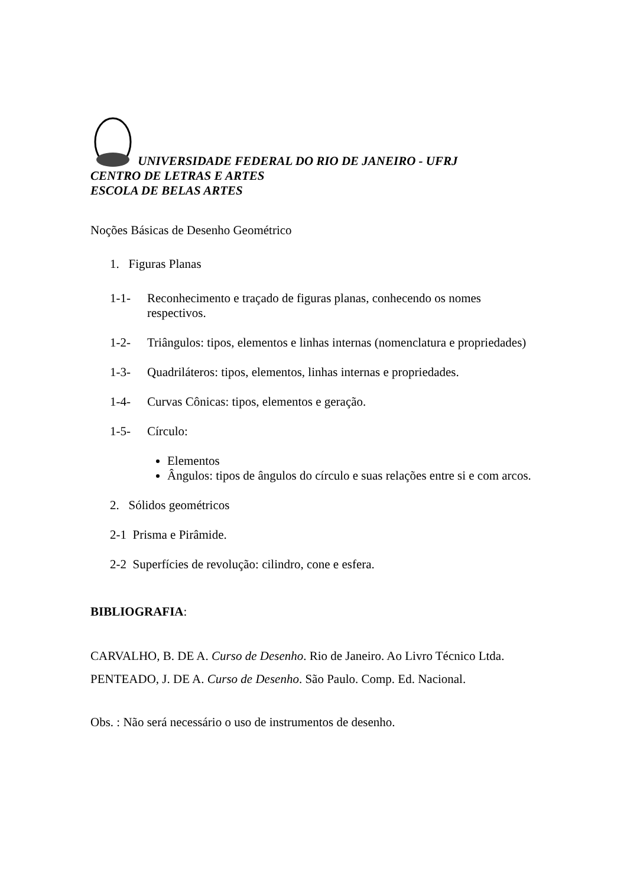UNIVERSIDADE FEDERAL DO RIO DE JANEIRO - UFRJ
CENTRO DE LETRAS E ARTES
ESCOLA DE BELAS ARTES
Noções Básicas de Desenho Geométrico
1. Figuras Planas
1-1- Reconhecimento e traçado de figuras planas, conhecendo os nomes
respectivos.
1-2- Triângulos: tipos, elementos e linhas internas (nomenclatura e propriedades)
1-3- Quadriláteros: tipos, elementos, linhas internas e propriedades.
1-4- Curvas Cônicas: tipos, elementos e geração.
1-5- Círculo:
Elementos
Ângulos: tipos de ângulos do círculo e suas relações entre si e com arcos.
2. Sólidos geométricos
2-1 Prisma e Pirâmide.
2-2 Superfícies de revolução: cilindro, cone e esfera.
BIBLIOGRAFIA:
CARVALHO, B. DE A. Curso de Desenho. Rio de Janeiro. Ao Livro Técnico Ltda.
PENTEADO, J. DE A. Curso de Desenho. São Paulo. Comp. Ed. Nacional.
Obs. : Não será necessário o uso de instrumentos de desenho.